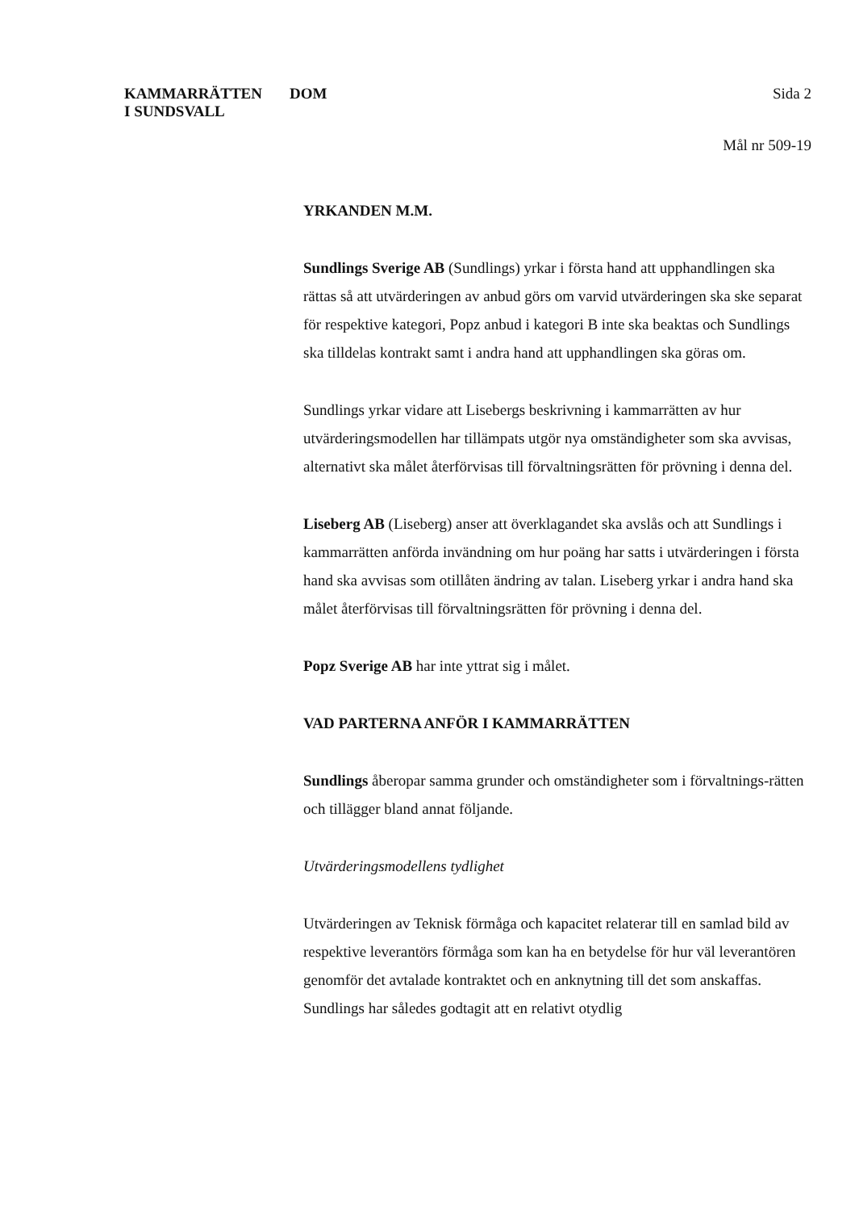KAMMARRÄTTEN
I SUNDSVALL
DOM
Sida 2
Mål nr 509-19
YRKANDEN M.M.
Sundlings Sverige AB (Sundlings) yrkar i första hand att upphandlingen ska rättas så att utvärderingen av anbud görs om varvid utvärderingen ska ske separat för respektive kategori, Popz anbud i kategori B inte ska beaktas och Sundlings ska tilldelas kontrakt samt i andra hand att upphandlingen ska göras om.
Sundlings yrkar vidare att Lisebergs beskrivning i kammarrätten av hur utvärderingsmodellen har tillämpats utgör nya omständigheter som ska avvisas, alternativt ska målet återförvisas till förvaltningsrätten för prövning i denna del.
Liseberg AB (Liseberg) anser att överklagandet ska avslås och att Sundlings i kammarrätten anförda invändning om hur poäng har satts i utvärderingen i första hand ska avvisas som otillåten ändring av talan. Liseberg yrkar i andra hand ska målet återförvisas till förvaltningsrätten för prövning i denna del.
Popz Sverige AB har inte yttrat sig i målet.
VAD PARTERNA ANFÖR I KAMMARRÄTTEN
Sundlings åberopar samma grunder och omständigheter som i förvaltnings-rätten och tillägger bland annat följande.
Utvärderingsmodellens tydlighet
Utvärderingen av Teknisk förmåga och kapacitet relaterar till en samlad bild av respektive leverantörs förmåga som kan ha en betydelse för hur väl leverantören genomför det avtalade kontraktet och en anknytning till det som anskaffas. Sundlings har således godtagit att en relativt otydlig